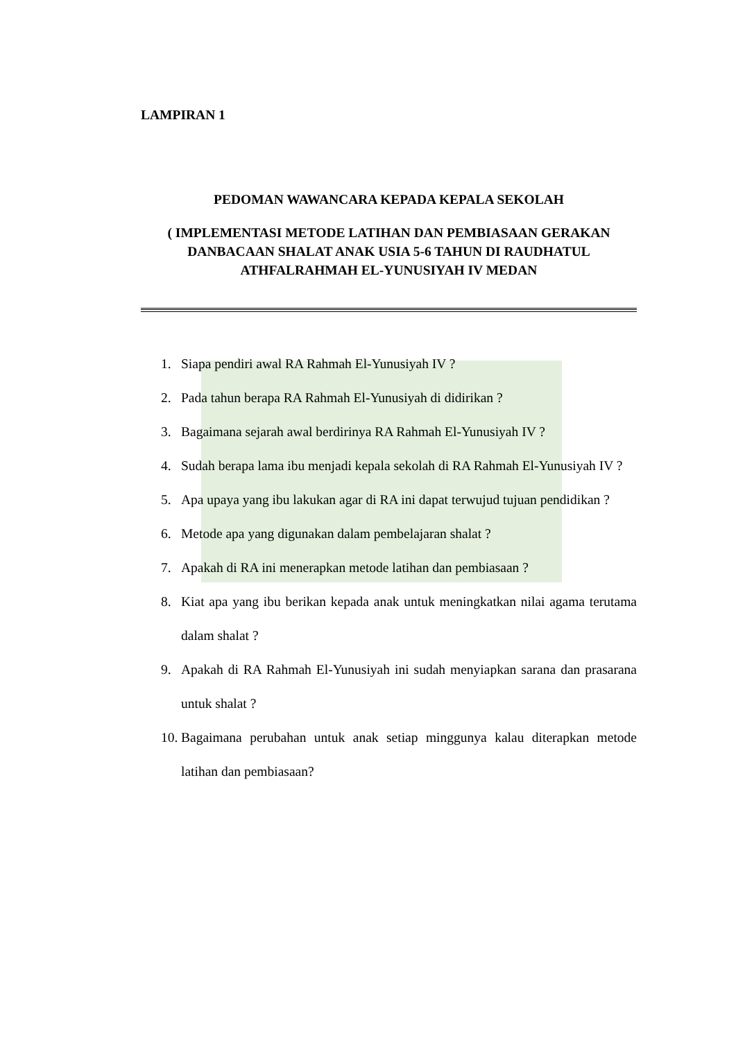LAMPIRAN 1
PEDOMAN WAWANCARA KEPADA KEPALA SEKOLAH
( IMPLEMENTASI METODE LATIHAN DAN PEMBIASAAN GERAKAN DANBACAAN SHALAT ANAK USIA 5-6 TAHUN DI RAUDHATUL ATHFALRAHMAH EL-YUNUSIYAH IV MEDAN
1. Siapa pendiri awal RA Rahmah El-Yunusiyah IV ?
2. Pada tahun berapa RA Rahmah El-Yunusiyah di didirikan ?
3. Bagaimana sejarah awal berdirinya RA Rahmah El-Yunusiyah IV ?
4. Sudah berapa lama ibu menjadi kepala sekolah di RA Rahmah El-Yunusiyah IV ?
5. Apa upaya yang ibu lakukan agar di RA ini dapat terwujud tujuan pendidikan ?
6. Metode apa yang digunakan dalam pembelajaran shalat ?
7. Apakah di RA ini menerapkan metode latihan dan pembiasaan ?
8. Kiat apa yang ibu berikan kepada anak untuk meningkatkan nilai agama terutama dalam shalat ?
9. Apakah di RA Rahmah El-Yunusiyah ini sudah menyiapkan sarana dan prasarana untuk shalat ?
10. Bagaimana perubahan untuk anak setiap minggunya kalau diterapkan metode latihan dan pembiasaan?